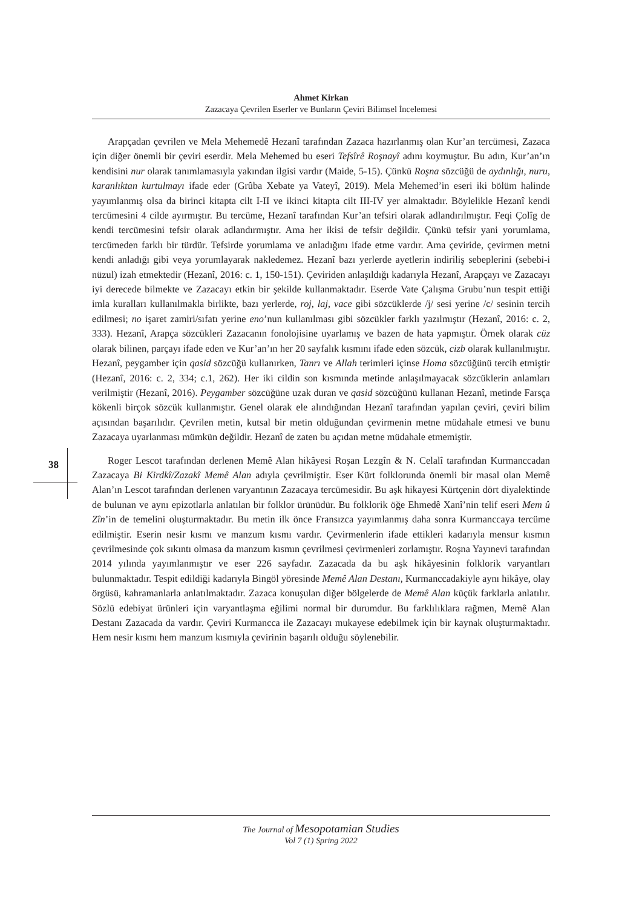Ahmet Kirkan
Zazacaya Çevrilen Eserler ve Bunların Çeviri Bilimsel İncelemesi
Arapçadan çevrilen ve Mela Mehemedê Hezanî tarafından Zazaca hazırlanmış olan Kur’an tercümesi, Zazaca için diğer önemli bir çeviri eserdir. Mela Mehemed bu eseri Tefsîrê Roşnayî adını koymuştur. Bu adın, Kur’an’ın kendisini nur olarak tanımlamasıyla yakından ilgisi vardır (Maide, 5-15). Çünkü Roşna sözcüğü de aydınlığı, nuru, karanlıktan kurtulmayı ifade eder (Grûba Xebate ya Vateyî, 2019). Mela Mehemed’in eseri iki bölüm halinde yayımlanmış olsa da birinci kitapta cilt I-II ve ikinci kitapta cilt III-IV yer almaktadır. Böylelikle Hezanî kendi tercümesini 4 cilde ayırmıştır. Bu tercüme, Hezanî tarafından Kur’an tefsiri olarak adlandırılmıştır. Feqi Çolîg de kendi tercümesini tefsir olarak adlandırmıştır. Ama her ikisi de tefsir değildir. Çünkü tefsir yani yorumlama, tercümeden farklı bir türdür. Tefsirde yorumlama ve anladığını ifade etme vardır. Ama çeviride, çevirmen metni kendi anladığı gibi veya yorumlayarak nakledemez. Hezanî bazı yerlerde ayetlerin indiriliş sebeplerini (sebebi-i nüzul) izah etmektedir (Hezanî, 2016: c. 1, 150-151). Çeviriden anlaşıldığı kadarıyla Hezanî, Arapçayı ve Zazacayı iyi derecede bilmekte ve Zazacayı etkin bir şekilde kullanmaktadır. Eserde Vate Çalışma Grubu’nun tespit ettiği imla kuralları kullanılmakla birlikte, bazı yerlerde, roj, laj, vace gibi sözcüklerde /j/ sesi yerine /c/ sesinin tercih edilmesi; no işaret zamiri/sıfatı yerine eno’nun kullanılması gibi sözcükler farklı yazılmıştır (Hezanî, 2016: c. 2, 333). Hezanî, Arapça sözcükleri Zazacanın fonolojisine uyarlamış ve bazen de hata yapmıştır. Örnek olarak cüz olarak bilinen, parçayı ifade eden ve Kur’an’ın her 20 sayfalık kısmını ifade eden sözcük, cizb olarak kullanılmıştır. Hezanî, peygamber için qasid sözcüğü kullanırken, Tanrı ve Allah terimleri içinse Homa sözcüğünü tercih etmiştir (Hezanî, 2016: c. 2, 334; c.1, 262). Her iki cildin son kısmında metinde anlaşılmayacak sözcüklerin anlamları verilmiştir (Hezanî, 2016). Peygamber sözcüğüne uzak duran ve qasid sözcüğünü kullanan Hezanî, metinde Farsça kökenli birçok sözcük kullanmıştır. Genel olarak ele alındığından Hezanî tarafından yapılan çeviri, çeviri bilim açısından başarılıdır. Çevrilen metin, kutsal bir metin olduğundan çevirmenin metne müdahale etmesi ve bunu Zazacaya uyarlanması mümkün değildir. Hezanî de zaten bu açıdan metne müdahale etmemiştir.
Roger Lescot tarafından derlenen Memê Alan hikâyesi Roşan Lezgîn & N. Celalî tarafından Kurmanccadan Zazacaya Bi Kirdkî/Zazakî Memê Alan adıyla çevrilmiştir. Eser Kürt folklorunda önemli bir masal olan Memê Alan’ın Lescot tarafından derlenen varyantının Zazacaya tercümesidir. Bu aşk hikayesi Kürtçenin dört diyalektinde de bulunan ve aynı epizotlarla anlatılan bir folklor ürünüdür. Bu folklorik öğe Ehmedê Xanî’nin telif eseri Mem û Zîn’in de temelini oluşturmaktadır. Bu metin ilk önce Fransızca yayımlanmış daha sonra Kurmanccaya tercüme edilmiştir. Eserin nesir kısmı ve manzum kısmı vardır. Çevirmenlerin ifade ettikleri kadarıyla mensur kısmın çevrilmesinde çok sıkıntı olmasa da manzum kısmın çevrilmesi çevirmenleri zorlamıştır. Roşna Yayınevi tarafından 2014 yılında yayımlanmıştır ve eser 226 sayfadır. Zazacada da bu aşk hikâyesinin folklorik varyantları bulunmaktadır. Tespit edildiği kadarıyla Bingöl yöresinde Memê Alan Destanı, Kurmanccadakiyle aynı hikâye, olay örgüsü, kahramanlarla anlatılmaktadır. Zazaca konuşulan diğer bölgelerde de Memê Alan küçük farklarla anlatılır. Sözlü edebiyat ürünleri için varyantlaşma eğilimi normal bir durumdur. Bu farklılıklara rağmen, Memê Alan Destanı Zazacada da vardır. Çeviri Kurmancca ile Zazacayı mukayese edebilmek için bir kaynak oluşturmaktadır. Hem nesir kısmı hem manzum kısmıyla çevirinin başarılı olduğu söylenebilir.
38
The Journal of Mesopotamian Studies
Vol 7 (1) Spring 2022